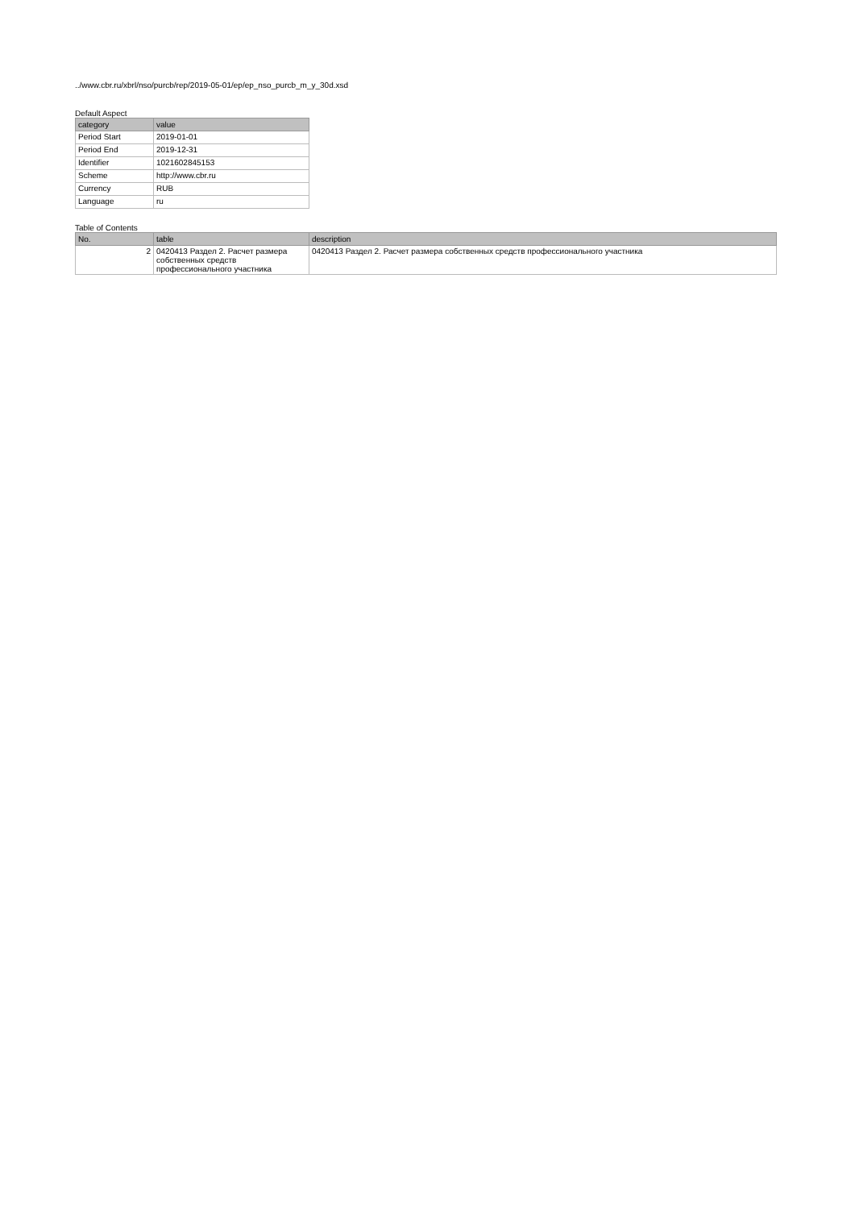../www.cbr.ru/xbrl/nso/purcb/rep/2019-05-01/ep/ep_nso_purcb_m_y_30d.xsd
Default Aspect
| category | value |
| --- | --- |
| Period Start | 2019-01-01 |
| Period End | 2019-12-31 |
| Identifier | 1021602845153 |
| Scheme | http://www.cbr.ru |
| Currency | RUB |
| Language | ru |
Table of Contents
| No. | table | description |
| --- | --- | --- |
| 2 | 0420413 Раздел 2. Расчет размера собственных средств профессионального участника | 0420413 Раздел 2. Расчет размера собственных средств профессионального участника |